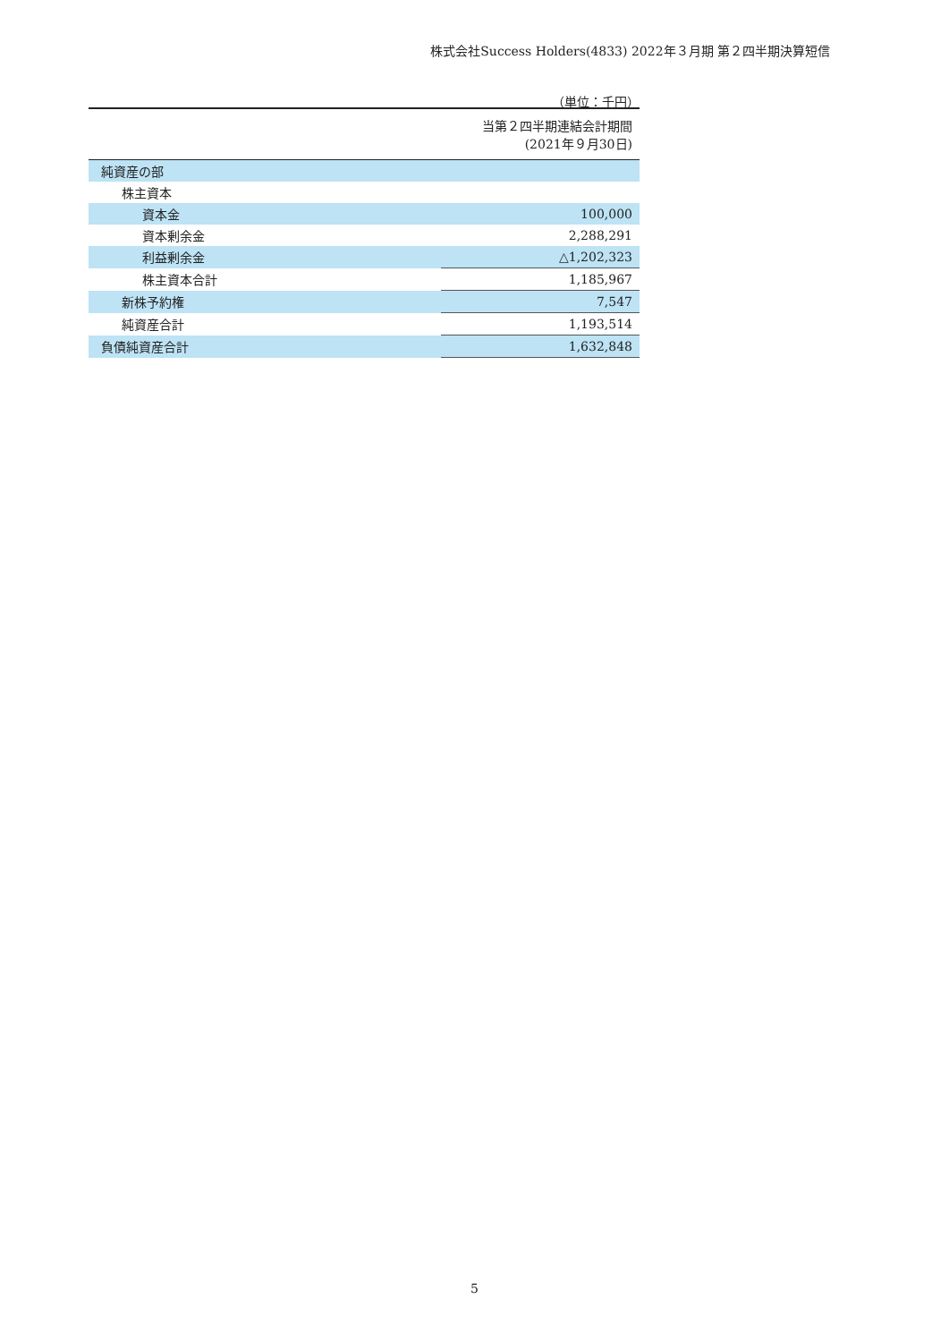株式会社Success Holders(4833) 2022年３月期 第２四半期決算短信
（単位：千円）
| | 当第２四半期連結会計期間 (2021年９月30日) |
| --- | --- |
| 純資産の部 | |
| 株主資本 | |
| 資本金 | 100,000 |
| 資本剰余金 | 2,288,291 |
| 利益剰余金 | △1,202,323 |
| 株主資本合計 | 1,185,967 |
| 新株予約権 | 7,547 |
| 純資産合計 | 1,193,514 |
| 負債純資産合計 | 1,632,848 |
5